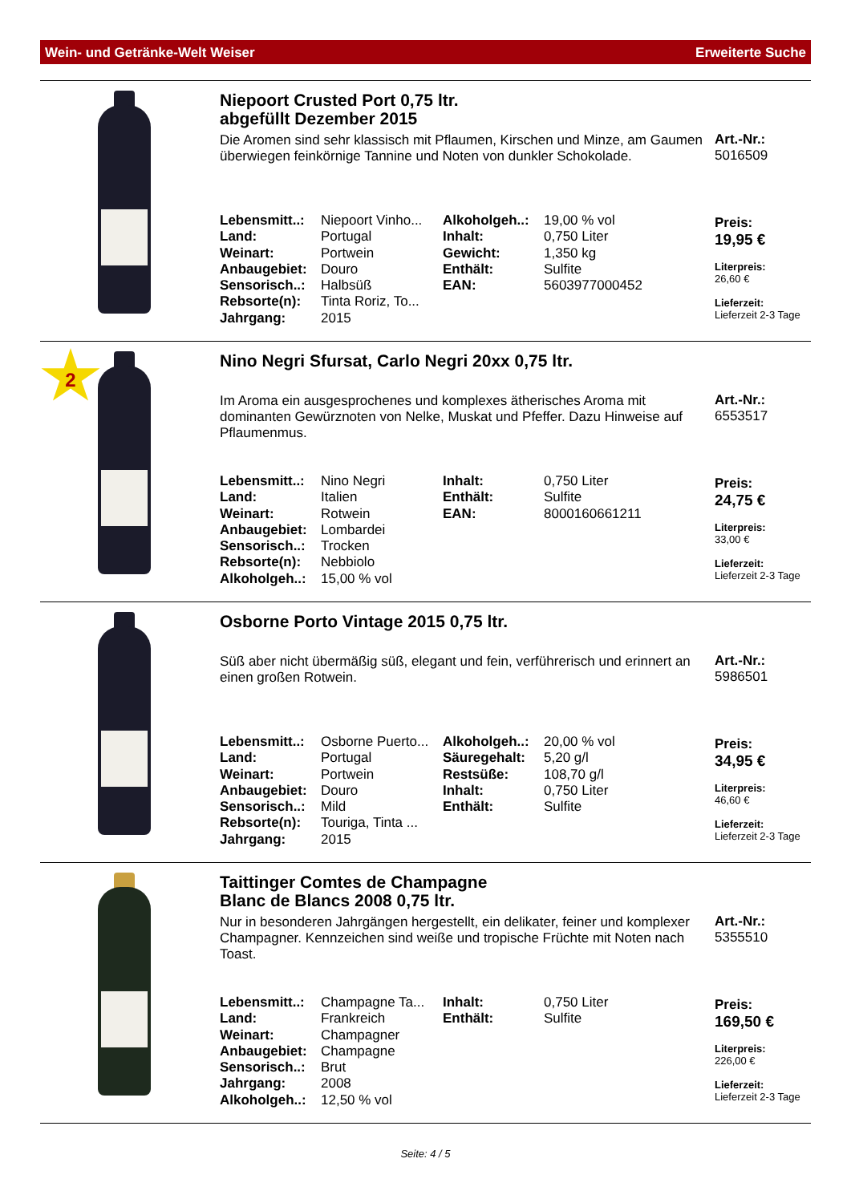Wein- und Getränke-Welt Weiser Erweiterte Suche
Niepoort Crusted Port 0,75 ltr.
abgefüllt Dezember 2015
Die Aromen sind sehr klassisch mit Pflaumen, Kirschen und Minze, am Gaumen überwiegen feinkörnige Tannine und Noten von dunkler Schokolade.
| Lebensmitt..: | Niepoort Vinho... | Alkoholgeh..: | 19,00 % vol |
| Land: | Portugal | Inhalt: | 0,750 Liter |
| Weinart: | Portwein | Gewicht: | 1,350 kg |
| Anbaugebiet: | Douro | Enthält: | Sulfite |
| Sensorisch..: | Halbsüß | EAN: | 5603977000452 |
| Rebsorte(n): | Tinta Roriz, To... | | |
| Jahrgang: | 2015 | | |
Art.-Nr.:
5016509
Preis:
19,95 €
Liter­preis:
26,60 €
Lieferzeit:
Lieferzeit 2-3 Tage
2
Nino Negri Sfursat, Carlo Negri 20xx 0,75 ltr.
Im Aroma ein ausgesprochenes und komplexes ätherisches Aroma mit dominanten Gewürznoten von Nelke, Muskat und Pfeffer. Dazu Hinweise auf Pflaumenmus.
| Lebensmitt..: | Nino Negri | Inhalt: | 0,750 Liter |
| Land: | Italien | Enthält: | Sulfite |
| Weinart: | Rotwein | EAN: | 8000160661211 |
| Anbaugebiet: | Lombardei | | |
| Sensorisch..: | Trocken | | |
| Rebsorte(n): | Nebbiolo | | |
| Alkoholgeh..: | 15,00 % vol | | |
Art.-Nr.:
6553517
Preis:
24,75 €
Literpreis:
33,00 €
Lieferzeit:
Lieferzeit 2-3 Tage
Osborne Porto Vintage 2015 0,75 ltr.
Süß aber nicht übermäßig süß, elegant und fein, verführerisch und erinnert an einen großen Rotwein.
| Lebensmitt..: | Osborne Puerto... | Alkoholgeh..: | 20,00 % vol |
| Land: | Portugal | Säuregehalt: | 5,20 g/l |
| Weinart: | Portwein | Restsüße: | 108,70 g/l |
| Anbaugebiet: | Douro | Inhalt: | 0,750 Liter |
| Sensorisch..: | Mild | Enthält: | Sulfite |
| Rebsorte(n): | Touriga, Tinta ... | | |
| Jahrgang: | 2015 | | |
Art.-Nr.:
5986501
Preis:
34,95 €
Literpreis:
46,60 €
Lieferzeit:
Lieferzeit 2-3 Tage
Taittinger Comtes de Champagne
Blanc de Blancs 2008 0,75 ltr.
Nur in besonderen Jahrgängen hergestellt, ein delikater, feiner und komplexer Champagner. Kennzeichen sind weiße und tropische Früchte mit Noten nach Toast.
| Lebensmitt..: | Champagne Ta... | Inhalt: | 0,750 Liter |
| Land: | Frankreich | Enthält: | Sulfite |
| Weinart: | Champagner | | |
| Anbaugebiet: | Champagne | | |
| Sensorisch..: | Brut | | |
| Jahrgang: | 2008 | | |
| Alkoholgeh..: | 12,50 % vol | | |
Art.-Nr.:
5355510
Preis:
169,50 €
Literpreis:
226,00 €
Lieferzeit:
Lieferzeit 2-3 Tage
Seite: 4 / 5